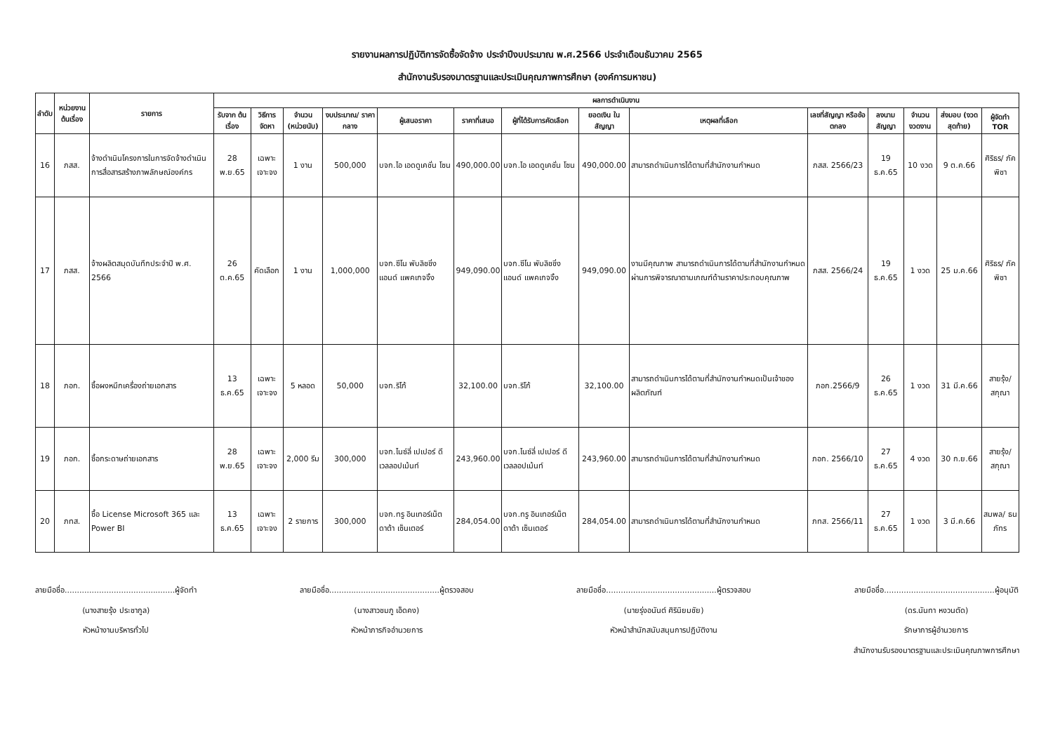รายงานผลการปฏิบัติการจัดซื้อจัดจ้าง ประจำปีงบประมาณ พ.ศ.2566 ประจำเดือนธันวาคม 2565
สำนักงานรับรองมาตรฐานและประเมินคุณภาพการศึกษา (องค์การมหาชน)
| ลำดับ | หน่วยงานต้นเรื่อง | รายการ | ผลการดำเนินงาน | | | | | | | | | | | | | |
| --- | --- | --- | --- | --- | --- | --- | --- | --- | --- | --- | --- | --- | --- | --- | --- | --- |
| | | | รับจาก ต้นเรื่อง | วิธีการจัดหา | จำนวน (หน่วยนับ) | งบประมาณ/ ราคากลาง | ผู้เสนอราคา | ราคาที่เสนอ | ผู้ที่ได้รับการคัดเลือก | ยอดเงิน ในสัญญา | เหตุผลที่เลือก | เลขที่สัญญา หรือข้อตกลง | ลงนาม สัญญา | จำนวน งวดงาน | ส่งมอบ (งวดสุดท้าย) | ผู้จัดทำ TOR |
| 16 | ภสส. | จ้างดำเนินโครงการในการจัดจ้างดำเนินการสื่อสารสร้างภาพลักษณ์องค์กร | 28 พ.ย.65 | เฉพาะเจาะจง | 1 งาน | 500,000 | บจก.ไอ เอดดูเคชั่น โซน | 490,000.00 | บจก.ไอ เอดดูเคชั่น โซน | 490,000.00 | สามารถดำเนินการได้ตามที่สำนักงานกำหนด | ภสส. 2566/23 | 19 ธ.ค.65 | 10 งวด | 9 ต.ค.66 | ศิริธร/ ภัคพิชา |
| 17 | ภสส. | จ้างผลิตสมุดบันทึกประจำปี พ.ศ. 2566 | 26 ต.ค.65 | คัดเลือก | 1 งาน | 1,000,000 | บจก.ซีโน พับลิชชิ่ง แอนด์ แพคเกจจิ้ง | 949,090.00 | บจก.ซีโน พับลิชชิ่ง แอนด์ แพคเกจจิ้ง | 949,090.00 | งานมีคุณภาพ สามารถดำเนินการได้ตามที่สำนักงานกำหนด ผ่านการพิจารณาตามเกณฑ์ด้านราคาประกอบคุณภาพ | ภสส. 2566/24 | 19 ธ.ค.65 | 1 งวด | 25 ม.ค.66 | ศิริธร/ ภัคพิชา |
| 18 | ภอก. | ซื้อผงหมึกเครื่องถ่ายเอกสาร | 13 ธ.ค.65 | เฉพาะเจาะจง | 5 หลอด | 50,000 | บจก.ริโก้ | 32,100.00 | บจก.ริโก้ | 32,100.00 | สามารถดำเนินการได้ตามที่สำนักงานกำหนดเป็นเจ้าของผลิตภัณฑ์ | ภอก.2566/9 | 26 ธ.ค.65 | 1 งวด | 31 มี.ค.66 | สายรุ้ง/ สกุณา |
| 19 | ภอก. | ซื้อกระดาษถ่ายเอกสาร | 28 พ.ย.65 | เฉพาะเจาะจง | 2,000 รีม | 300,000 | บจก.ไนซ์ลี่ เปเปอร์ ดีเวลลอปเม้นท์ | 243,960.00 | บจก.ไนซ์ลี่ เปเปอร์ ดีเวลลอปเม้นท์ | 243,960.00 | สามารถดำเนินการได้ตามที่สำนักงานกำหนด | ภอก. 2566/10 | 27 ธ.ค.65 | 4 งวด | 30 ก.ย.66 | สายรุ้ง/ สกุณา |
| 20 | ภทส. | ซื้อ License Microsoft 365 และ Power BI | 13 ธ.ค.65 | เฉพาะเจาะจง | 2 รายการ | 300,000 | บจก.ทรู อินเทอร์เน็ต ดาต้า เซ็นเตอร์ | 284,054.00 | บจก.ทรู อินเทอร์เน็ต ดาต้า เซ็นเตอร์ | 284,054.00 | สามารถดำเนินการได้ตามที่สำนักงานกำหนด | ภทส. 2566/11 | 27 ธ.ค.65 | 1 งวด | 3 มี.ค.66 | สมพล/ ธนภัทร |
ลายมือชื่อ.............................................ผู้จัดทำ
(นางสายรุ้ง ประชากูล)
หัวหน้างานบริหารทั่วไป
ลายมือชื่อ.............................................ผู้ตรวจสอบ
(นางสาวชมภู เอ็ดคง)
หัวหน้าภารกิจอำนวยการ
ลายมือชื่อ.............................................ผู้ตรวจสอบ
(นายรุ่งอนันต์ ศิรินิยมชัย)
หัวหน้าสำนักสนับสนุนการปฏิบัติงาน
ลายมือชื่อ.............................................ผู้อนุมัติ
(ดร.นันทา หงวนตัด)
รักษาการผู้อำนวยการ
สำนักงานรับรองมาตรฐานและประเมินคุณภาพการศึกษา